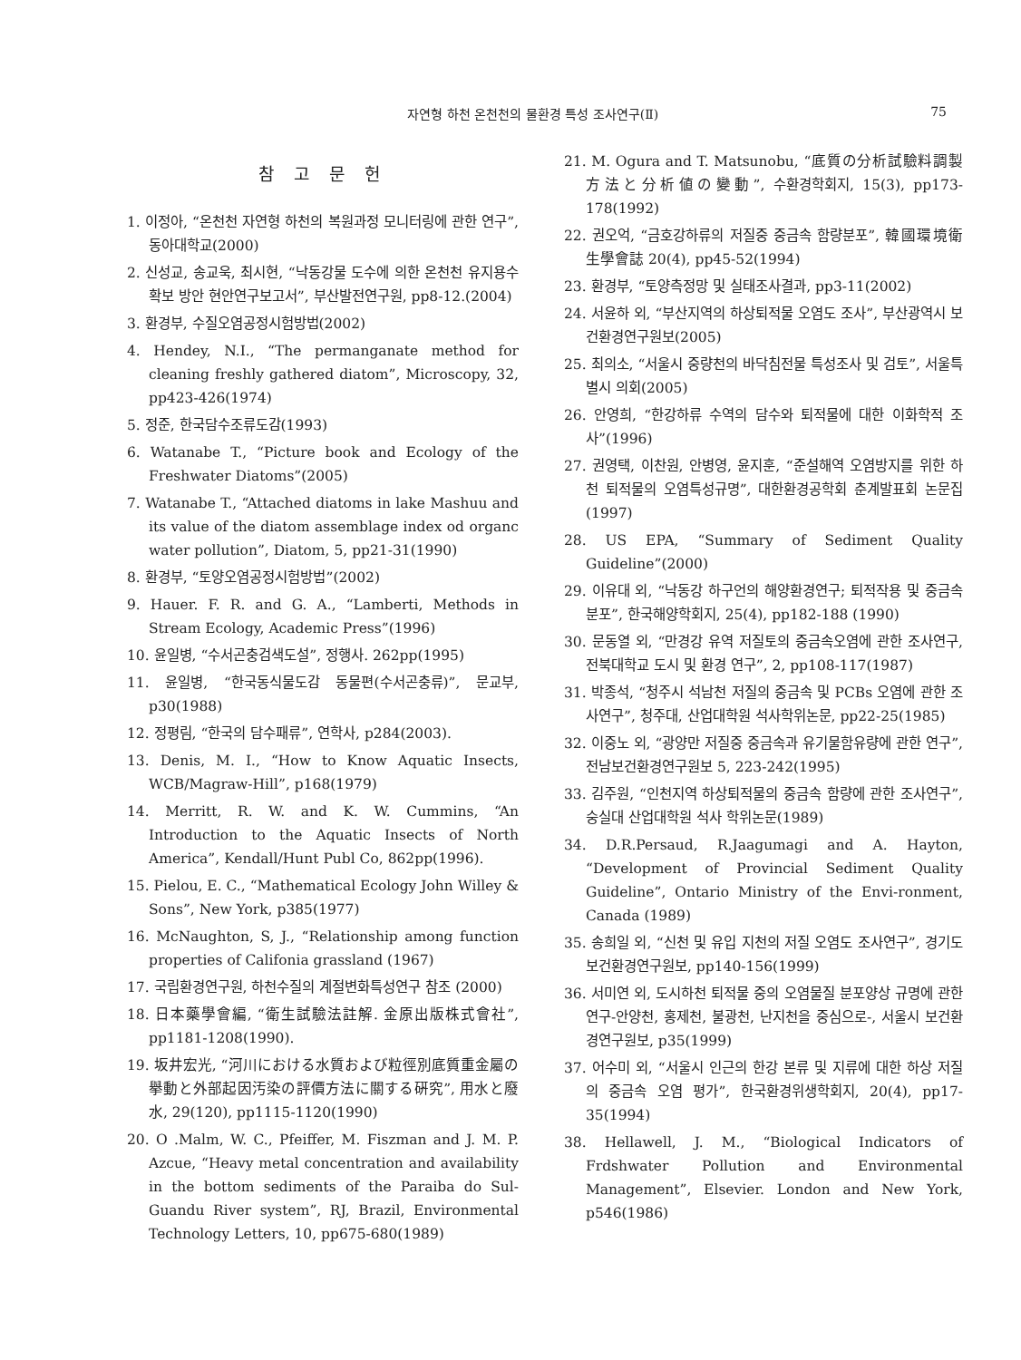자연형 하천 온천천의 물환경 특성 조사연구(Ⅱ) 75
참 고 문 헌
1. 이정아, “온천천 자연형 하천의 복원과정 모니터링에 관한 연구”, 동아대학교(2000)
2. 신성교, 송교욱, 최시현, “낙동강물 도수에 의한 온천천 유지용수 확보 방안 현안연구보고서”, 부산발전연구원, pp8-12.(2004)
3. 환경부, 수질오염공정시험방법(2002)
4. Hendey, N.I., “The permanganate method for cleaning freshly gathered diatom”, Microscopy, 32, pp423-426(1974)
5. 정준, 한국담수조류도감(1993)
6. Watanabe T., “Picture book and Ecology of the Freshwater Diatoms”(2005)
7. Watanabe T., “Attached diatoms in lake Mashuu and its value of the diatom assemblage index od organc water pollution”, Diatom, 5, pp21-31(1990)
8. 환경부, “토양오염공정시험방법”(2002)
9. Hauer. F. R. and G. A., “Lamberti, Methods in Stream Ecology, Academic Press”(1996)
10. 윤일병, “수서곤충검색도설”, 정행사. 262pp(1995)
11. 윤일병, “한국동식물도감 동물편(수서곤충류)”, 문교부, p30(1988)
12. 정평림, “한국의 담수패류”, 연학사, p284(2003).
13. Denis, M. I., “How to Know Aquatic Insects, WCB/Magraw-Hill”, p168(1979)
14. Merritt, R. W. and K. W. Cummins, “An Introduction to the Aquatic Insects of North America”, Kendall/Hunt Publ Co, 862pp(1996).
15. Pielou, E. C., “Mathematical Ecology John Willey & Sons”, New York, p385(1977)
16. McNaughton, S, J., “Relationship among function properties of Califonia grassland (1967)
17. 국립환경연구원, 하천수질의 계절변화특성연구 참조 (2000)
18. 日本藥學會編, “衛生試驗法註解. 金原出版株式會社”, pp1181-1208(1990).
19. 坂井宏光, “河川における水質および粒徑別底質重金屬の擧動と外部起因汚染の評價方法に關する硏究”, 用水と廢水, 29(120), pp1115-1120(1990)
20. O .Malm, W. C., Pfeiffer, M. Fiszman and J. M. P. Azcue, “Heavy metal concentration and availability in the bottom sediments of the Paraiba do Sul-Guandu River system”, RJ, Brazil, Environmental Technology Letters, 10, pp675-680(1989)
21. M. Ogura and T. Matsunobu, “底質の分析試驗料調製方法と分析値の變動”, 수환경학회지, 15(3), pp173-178(1992)
22. 권오억, “금호강하류의 저질중 중금속 함량분포”, 韓國環境衛生學會誌 20(4), pp45-52(1994)
23. 환경부, “토양측정망 및 실태조사결과, pp3-11(2002)
24. 서윤하 외, “부산지역의 하상퇴적물 오염도 조사”, 부산광역시 보건환경연구원보(2005)
25. 최의소, “서울시 중량천의 바닥침전물 특성조사 및 검토”, 서울특별시 의회(2005)
26. 안영희, “한강하류 수역의 담수와 퇴적물에 대한 이화학적 조사”(1996)
27. 권영택, 이찬원, 안병영, 윤지훈, “준설해역 오염방지를 위한 하천 퇴적물의 오염특성규명”, 대한환경공학회 춘계발표회 논문집(1997)
28. US EPA, “Summary of Sediment Quality Guideline”(2000)
29. 이유대 외, “낙동강 하구언의 해양환경연구; 퇴적작용 및 중금속 분포”, 한국해양학회지, 25(4), pp182-188 (1990)
30. 문동열 외, “만경강 유역 저질토의 중금속오염에 관한 조사연구, 전북대학교 도시 및 환경 연구”, 2, pp108-117(1987)
31. 박종석, “청주시 석남천 저질의 중금속 및 PCBs 오염에 관한 조사연구”, 청주대, 산업대학원 석사학위논문, pp22-25(1985)
32. 이중노 외, “광양만 저질중 중금속과 유기물함유량에 관한 연구”, 전남보건환경연구원보 5, 223-242(1995)
33. 김주원, “인천지역 하상퇴적물의 중금속 함량에 관한 조사연구”, 숭실대 산업대학원 석사 학위논문(1989)
34. D.R.Persaud, R.Jaagumagi and A. Hayton, “Development of Provincial Sediment Quality Guideline”, Ontario Ministry of the Envi-ronment, Canada (1989)
35. 송희일 외, “신천 및 유입 지천의 저질 오염도 조사연구”, 경기도보건환경연구원보, pp140-156(1999)
36. 서미연 외, 도시하천 퇴적물 중의 오염물질 분포양상 규명에 관한 연구-안양천, 홍제천, 불광천, 난지천을 중심으로-, 서울시 보건환경연구원보, p35(1999)
37. 어수미 외, “서울시 인근의 한강 본류 및 지류에 대한 하상 저질의 중금속 오염 평가”, 한국환경위생학회지, 20(4), pp17-35(1994)
38. Hellawell, J. M., “Biological Indicators of Frdshwater Pollution and Environmental Management”, Elsevier. London and New York, p546(1986)